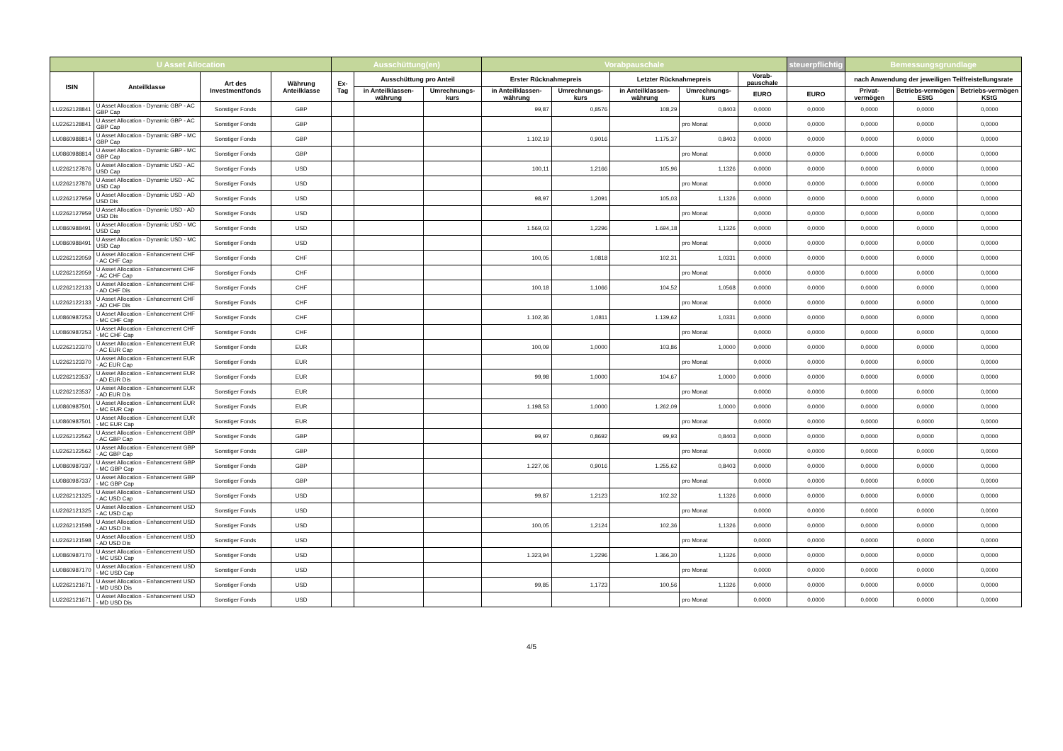| U Asset Allocation | | | | Ausschüttung(en) | | | Vorabpauschale | | | | | steuerpflichtig | Bemessungsgrundlage | | |
| --- | --- | --- | --- | --- | --- | --- | --- | --- | --- | --- | --- | --- | --- | --- | --- |
| ISIN | Anteilklasse | Art des Investmentfonds | Währung Anteilklasse | Ex-Tag | Ausschüttung pro Anteil | | Erster Rücknahmepreis | | Letzter Rücknahmepreis | | Vorab-pauschale | | nach Anwendung der jeweiligen Teilfreistellungsrate | | |
| | | | | | in Anteilklassen-währung | Umrechnungs-kurs | in Anteilklassen-währung | Umrechnungs-kurs | in Anteilklassen-währung | Umrechnungs-kurs | EURO | EURO | Privat-vermögen | Betriebs-vermögen EStG | Betriebs-vermögen KStG |
| LU2262128841 | U Asset Allocation - Dynamic GBP - AC GBP Cap | Sonstiger Fonds | GBP | | | | 99,87 | 0,8576 | 108,29 | 0,8403 | 0,0000 | 0,0000 | 0,0000 | 0,0000 | 0,0000 |
| LU2262128841 | U Asset Allocation - Dynamic GBP - AC GBP Cap | Sonstiger Fonds | GBP | | | | | | | pro Monat | 0,0000 | 0,0000 | 0,0000 | 0,0000 | 0,0000 |
| LU0860988814 | U Asset Allocation - Dynamic GBP - MC GBP Cap | Sonstiger Fonds | GBP | | | | 1.102,19 | 0,9016 | 1.175,37 | 0,8403 | 0,0000 | 0,0000 | 0,0000 | 0,0000 | 0,0000 |
| LU0860988814 | U Asset Allocation - Dynamic GBP - MC GBP Cap | Sonstiger Fonds | GBP | | | | | | | pro Monat | 0,0000 | 0,0000 | 0,0000 | 0,0000 | 0,0000 |
| LU2262127876 | U Asset Allocation - Dynamic USD - AC USD Cap | Sonstiger Fonds | USD | | | | 100,11 | 1,2166 | 105,96 | 1,1326 | 0,0000 | 0,0000 | 0,0000 | 0,0000 | 0,0000 |
| LU2262127876 | U Asset Allocation - Dynamic USD - AC USD Cap | Sonstiger Fonds | USD | | | | | | | pro Monat | 0,0000 | 0,0000 | 0,0000 | 0,0000 | 0,0000 |
| LU2262127959 | U Asset Allocation - Dynamic USD - AD USD Dis | Sonstiger Fonds | USD | | | | 98,97 | 1,2091 | 105,03 | 1,1326 | 0,0000 | 0,0000 | 0,0000 | 0,0000 | 0,0000 |
| LU2262127959 | U Asset Allocation - Dynamic USD - AD USD Dis | Sonstiger Fonds | USD | | | | | | | pro Monat | 0,0000 | 0,0000 | 0,0000 | 0,0000 | 0,0000 |
| LU0860988491 | U Asset Allocation - Dynamic USD - MC USD Cap | Sonstiger Fonds | USD | | | | 1.569,03 | 1,2296 | 1.694,18 | 1,1326 | 0,0000 | 0,0000 | 0,0000 | 0,0000 | 0,0000 |
| LU0860988491 | U Asset Allocation - Dynamic USD - MC USD Cap | Sonstiger Fonds | USD | | | | | | | pro Monat | 0,0000 | 0,0000 | 0,0000 | 0,0000 | 0,0000 |
| LU2262122059 | U Asset Allocation - Enhancement CHF - AC CHF Cap | Sonstiger Fonds | CHF | | | | 100,05 | 1,0818 | 102,31 | 1,0331 | 0,0000 | 0,0000 | 0,0000 | 0,0000 | 0,0000 |
| LU2262122059 | U Asset Allocation - Enhancement CHF - AC CHF Cap | Sonstiger Fonds | CHF | | | | | | | pro Monat | 0,0000 | 0,0000 | 0,0000 | 0,0000 | 0,0000 |
| LU2262122133 | U Asset Allocation - Enhancement CHF - AD CHF Dis | Sonstiger Fonds | CHF | | | | 100,18 | 1,1066 | 104,52 | 1,0568 | 0,0000 | 0,0000 | 0,0000 | 0,0000 | 0,0000 |
| LU2262122133 | U Asset Allocation - Enhancement CHF - AD CHF Dis | Sonstiger Fonds | CHF | | | | | | | pro Monat | 0,0000 | 0,0000 | 0,0000 | 0,0000 | 0,0000 |
| LU0860987253 | U Asset Allocation - Enhancement CHF - MC CHF Cap | Sonstiger Fonds | CHF | | | | 1.102,36 | 1,0811 | 1.139,62 | 1,0331 | 0,0000 | 0,0000 | 0,0000 | 0,0000 | 0,0000 |
| LU0860987253 | U Asset Allocation - Enhancement CHF - MC CHF Cap | Sonstiger Fonds | CHF | | | | | | | pro Monat | 0,0000 | 0,0000 | 0,0000 | 0,0000 | 0,0000 |
| LU2262123370 | U Asset Allocation - Enhancement EUR - AC EUR Cap | Sonstiger Fonds | EUR | | | | 100,09 | 1,0000 | 103,86 | 1,0000 | 0,0000 | 0,0000 | 0,0000 | 0,0000 | 0,0000 |
| LU2262123370 | U Asset Allocation - Enhancement EUR - AC EUR Cap | Sonstiger Fonds | EUR | | | | | | | pro Monat | 0,0000 | 0,0000 | 0,0000 | 0,0000 | 0,0000 |
| LU2262123537 | U Asset Allocation - Enhancement EUR - AD EUR Dis | Sonstiger Fonds | EUR | | | | 99,98 | 1,0000 | 104,67 | 1,0000 | 0,0000 | 0,0000 | 0,0000 | 0,0000 | 0,0000 |
| LU2262123537 | U Asset Allocation - Enhancement EUR - AD EUR Dis | Sonstiger Fonds | EUR | | | | | | | pro Monat | 0,0000 | 0,0000 | 0,0000 | 0,0000 | 0,0000 |
| LU0860987501 | U Asset Allocation - Enhancement EUR - MC EUR Cap | Sonstiger Fonds | EUR | | | | 1.198,53 | 1,0000 | 1.262,09 | 1,0000 | 0,0000 | 0,0000 | 0,0000 | 0,0000 | 0,0000 |
| LU0860987501 | U Asset Allocation - Enhancement EUR - MC EUR Cap | Sonstiger Fonds | EUR | | | | | | | pro Monat | 0,0000 | 0,0000 | 0,0000 | 0,0000 | 0,0000 |
| LU2262122562 | U Asset Allocation - Enhancement GBP - AC GBP Cap | Sonstiger Fonds | GBP | | | | 99,97 | 0,8692 | 99,93 | 0,8403 | 0,0000 | 0,0000 | 0,0000 | 0,0000 | 0,0000 |
| LU2262122562 | U Asset Allocation - Enhancement GBP - AC GBP Cap | Sonstiger Fonds | GBP | | | | | | | pro Monat | 0,0000 | 0,0000 | 0,0000 | 0,0000 | 0,0000 |
| LU0860987337 | U Asset Allocation - Enhancement GBP - MC GBP Cap | Sonstiger Fonds | GBP | | | | 1.227,06 | 0,9016 | 1.255,62 | 0,8403 | 0,0000 | 0,0000 | 0,0000 | 0,0000 | 0,0000 |
| LU0860987337 | U Asset Allocation - Enhancement GBP - MC GBP Cap | Sonstiger Fonds | GBP | | | | | | | pro Monat | 0,0000 | 0,0000 | 0,0000 | 0,0000 | 0,0000 |
| LU2262121325 | U Asset Allocation - Enhancement USD - AC USD Cap | Sonstiger Fonds | USD | | | | 99,87 | 1,2123 | 102,32 | 1,1326 | 0,0000 | 0,0000 | 0,0000 | 0,0000 | 0,0000 |
| LU2262121325 | U Asset Allocation - Enhancement USD - AC USD Cap | Sonstiger Fonds | USD | | | | | | | pro Monat | 0,0000 | 0,0000 | 0,0000 | 0,0000 | 0,0000 |
| LU2262121598 | U Asset Allocation - Enhancement USD - AD USD Dis | Sonstiger Fonds | USD | | | | 100,05 | 1,2124 | 102,36 | 1,1326 | 0,0000 | 0,0000 | 0,0000 | 0,0000 | 0,0000 |
| LU2262121598 | U Asset Allocation - Enhancement USD - AD USD Dis | Sonstiger Fonds | USD | | | | | | | pro Monat | 0,0000 | 0,0000 | 0,0000 | 0,0000 | 0,0000 |
| LU0860987170 | U Asset Allocation - Enhancement USD - MC USD Cap | Sonstiger Fonds | USD | | | | 1.323,94 | 1,2296 | 1.366,30 | 1,1326 | 0,0000 | 0,0000 | 0,0000 | 0,0000 | 0,0000 |
| LU0860987170 | U Asset Allocation - Enhancement USD - MC USD Cap | Sonstiger Fonds | USD | | | | | | | pro Monat | 0,0000 | 0,0000 | 0,0000 | 0,0000 | 0,0000 |
| LU2262121671 | U Asset Allocation - Enhancement USD - MD USD Dis | Sonstiger Fonds | USD | | | | 99,85 | 1,1723 | 100,56 | 1,1326 | 0,0000 | 0,0000 | 0,0000 | 0,0000 | 0,0000 |
| LU2262121671 | U Asset Allocation - Enhancement USD - MD USD Dis | Sonstiger Fonds | USD | | | | | | | pro Monat | 0,0000 | 0,0000 | 0,0000 | 0,0000 | 0,0000 |
4/5